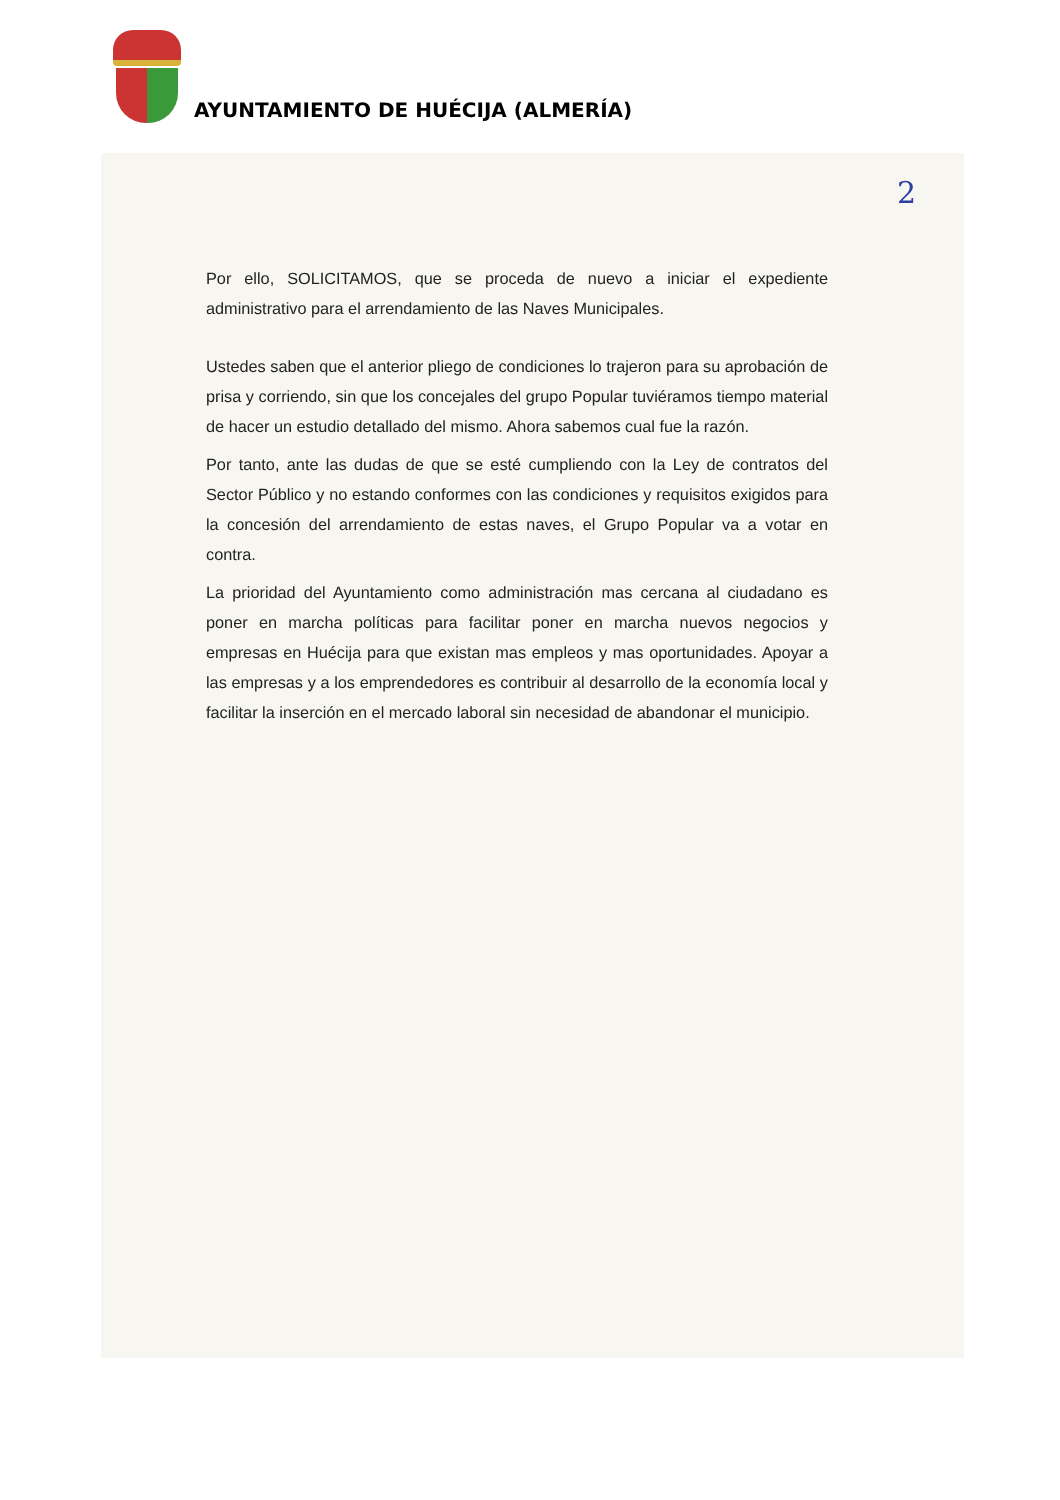AYUNTAMIENTO DE HUÉCIJA (ALMERÍA)
2
Por ello, SOLICITAMOS, que se proceda de nuevo a iniciar el expediente administrativo para el arrendamiento de las Naves Municipales.
Ustedes saben que el anterior pliego de condiciones lo trajeron para su aprobación de prisa y corriendo, sin que los concejales del grupo Popular tuviéramos tiempo material de hacer un estudio detallado del mismo. Ahora sabemos cual fue la razón.
Por tanto, ante las dudas de que se esté cumpliendo con la Ley de contratos del Sector Público y no estando conformes con las condiciones y requisitos exigidos para la concesión del arrendamiento de estas naves, el Grupo Popular va a votar en contra.
La prioridad del Ayuntamiento como administración mas cercana al ciudadano es poner en marcha políticas para facilitar poner en marcha nuevos negocios y empresas en Huécija para que existan mas empleos y mas oportunidades. Apoyar a las empresas y a los emprendedores es contribuir al desarrollo de la economía local y facilitar la inserción en el mercado laboral sin necesidad de abandonar el municipio.